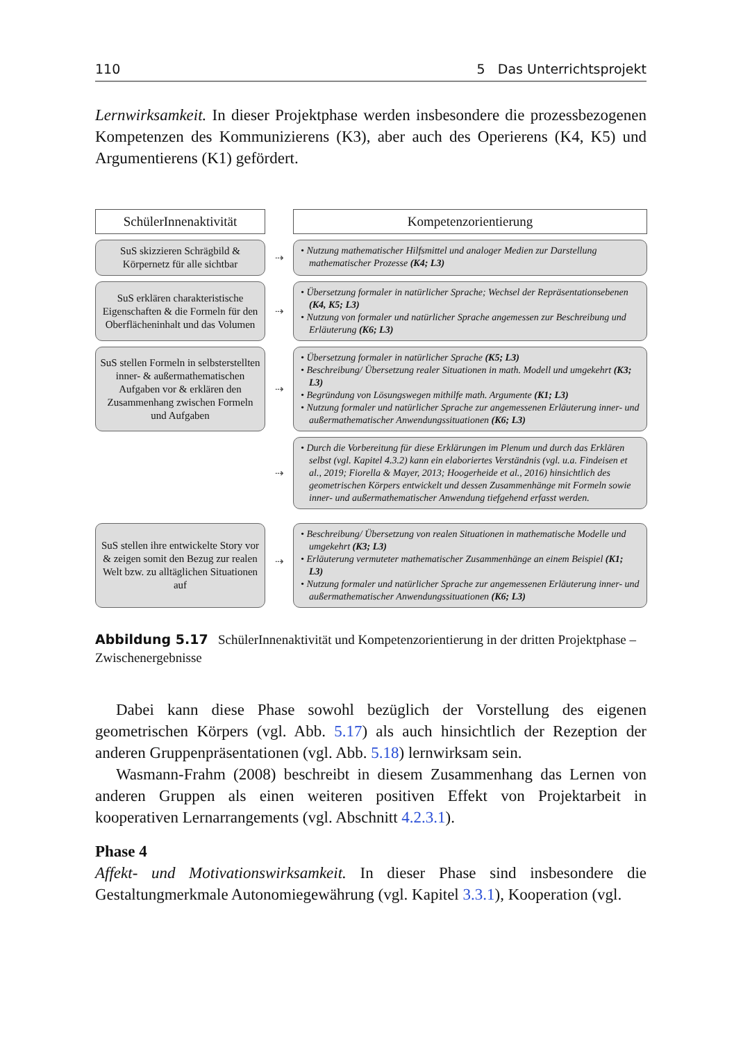110 5 Das Unterrichtsprojekt
Lernwirksamkeit. In dieser Projektphase werden insbesondere die prozessbezogenen Kompetenzen des Kommunizierens (K3), aber auch des Operierens (K4, K5) und Argumentierens (K1) gefördert.
SchülerInnenaktivität
Kompetenzorientierung
SuS skizzieren Schrägbild & Körpernetz für alle sichtbar
⇢
• Nutzung mathematischer Hilfsmittel und analoger Medien zur Darstellung mathematischer Prozesse (K4; L3)
SuS erklären charakteristische Eigenschaften & die Formeln für den Oberflächeninhalt und das Volumen
⇢
• Übersetzung formaler in natürlicher Sprache; Wechsel der Repräsentationsebenen (K4, K5; L3)
• Nutzung von formaler und natürlicher Sprache angemessen zur Beschreibung und Erläuterung (K6; L3)
SuS stellen Formeln in selbsterstellten inner- & außermathematischen Aufgaben vor & erklären den Zusammenhang zwischen Formeln und Aufgaben
⇢
• Übersetzung formaler in natürlicher Sprache (K5; L3)
• Beschreibung/ Übersetzung realer Situationen in math. Modell und umgekehrt (K3; L3)
• Begründung von Lösungswegen mithilfe math. Argumente (K1; L3)
• Nutzung formaler und natürlicher Sprache zur angemessenen Erläuterung inner- und außermathematischer Anwendungssituationen (K6; L3)
⇢
• Durch die Vorbereitung für diese Erklärungen im Plenum und durch das Erklären selbst (vgl. Kapitel 4.3.2) kann ein elaboriertes Verständnis (vgl. u.a. Findeisen et al., 2019; Fiorella & Mayer, 2013; Hoogerheide et al., 2016) hinsichtlich des geometrischen Körpers entwickelt und dessen Zusammenhänge mit Formeln sowie inner- und außermathematischer Anwendung tiefgehend erfasst werden.
SuS stellen ihre entwickelte Story vor & zeigen somit den Bezug zur realen Welt bzw. zu alltäglichen Situationen auf
⇢
• Beschreibung/ Übersetzung von realen Situationen in mathematische Modelle und umgekehrt (K3; L3)
• Erläuterung vermuteter mathematischer Zusammenhänge an einem Beispiel (K1; L3)
• Nutzung formaler und natürlicher Sprache zur angemessenen Erläuterung inner- und außermathematischer Anwendungssituationen (K6; L3)
Abbildung 5.17 SchülerInnenaktivität und Kompetenzorientierung in der dritten Projektphase – Zwischenergebnisse
Dabei kann diese Phase sowohl bezüglich der Vorstellung des eigenen geometrischen Körpers (vgl. Abb. 5.17) als auch hinsichtlich der Rezeption der anderen Gruppenpräsentationen (vgl. Abb. 5.18) lernwirksam sein.
Wasmann-Frahm (2008) beschreibt in diesem Zusammenhang das Lernen von anderen Gruppen als einen weiteren positiven Effekt von Projektarbeit in kooperativen Lernarrangements (vgl. Abschnitt 4.2.3.1).
Phase 4
Affekt- und Motivationswirksamkeit. In dieser Phase sind insbesondere die Gestaltungmerkmale Autonomiegewährung (vgl. Kapitel 3.3.1), Kooperation (vgl.